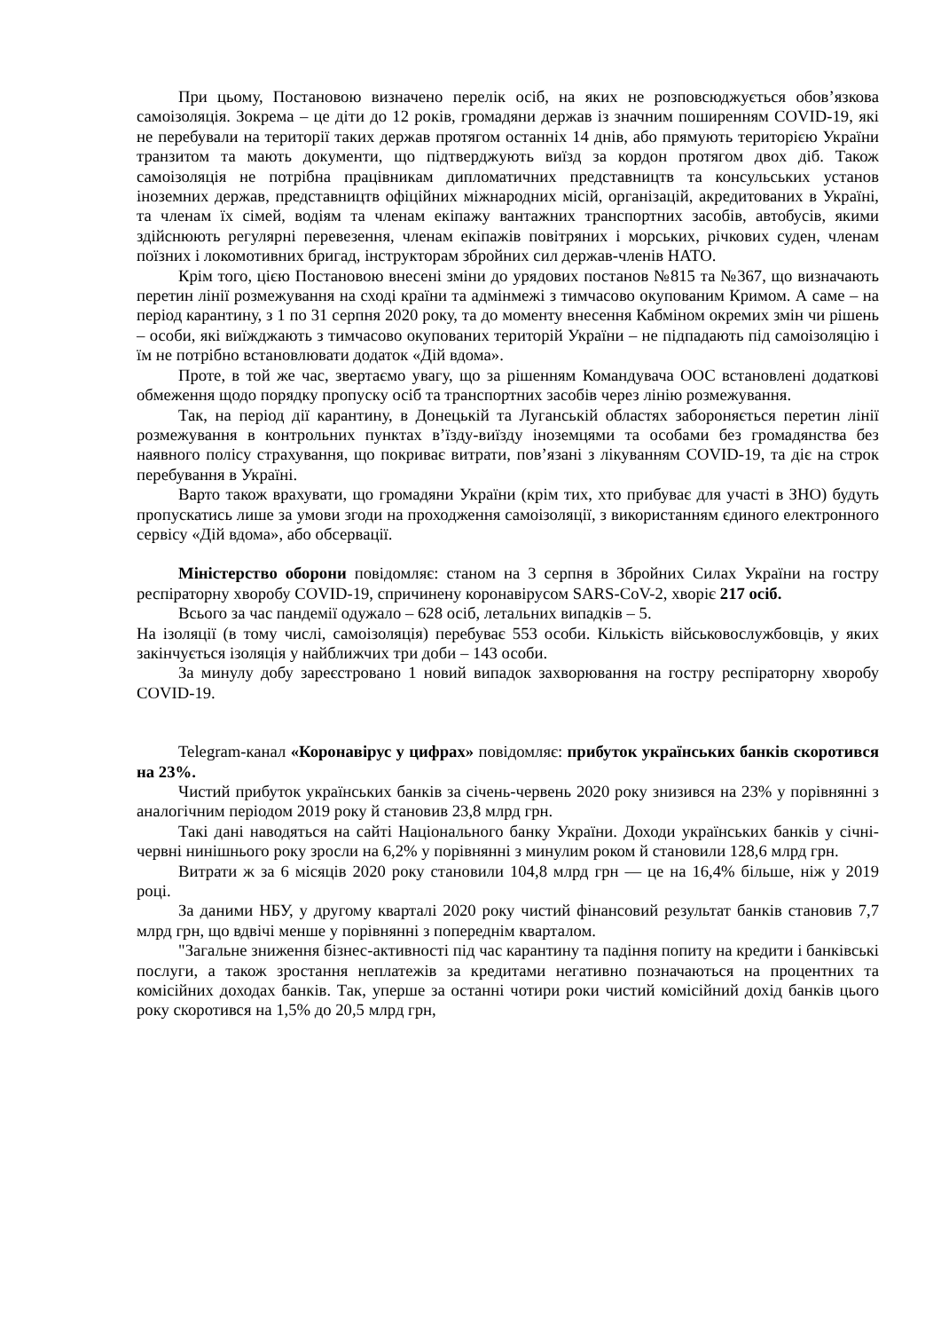При цьому, Постановою визначено перелік осіб, на яких не розповсюджується обов’язкова самоізоляція. Зокрема – це діти до 12 років, громадяни держав із значним поширенням COVID-19, які не перебували на території таких держав протягом останніх 14 днів, або прямують територією України транзитом та мають документи, що підтверджують виїзд за кордон протягом двох діб. Також самоізоляція не потрібна працівникам дипломатичних представництв та консульських установ іноземних держав, представництв офіційних міжнародних місій, організацій, акредитованих в Україні, та членам їх сімей, водіям та членам екіпажу вантажних транспортних засобів, автобусів, якими здійснюють регулярні перевезення, членам екіпажів повітряних і морських, річкових суден, членам поїзних і локомотивних бригад, інструкторам збройних сил держав-членів НАТО.
Крім того, цією Постановою внесені зміни до урядових постанов №815 та №367, що визначають перетин лінії розмежування на сході країни та адмінмежі з тимчасово окупованим Кримом. А саме – на період карантину, з 1 по 31 серпня 2020 року, та до моменту внесення Кабміном окремих змін чи рішень – особи, які виїжджають з тимчасово окупованих територій України – не підпадають під самоізоляцію і їм не потрібно встановлювати додаток «Дій вдома».
Проте, в той же час, звертаємо увагу, що за рішенням Командувача ООС встановлені додаткові обмеження щодо порядку пропуску осіб та транспортних засобів через лінію розмежування.
Так, на період дії карантину, в Донецькій та Луганській областях забороняється перетин лінії розмежування в контрольних пунктах в’їзду-виїзду іноземцями та особами без громадянства без наявного полісу страхування, що покриває витрати, пов’язані з лікуванням COVID-19, та діє на строк перебування в Україні.
Варто також врахувати, що громадяни України (крім тих, хто прибуває для участі в ЗНО) будуть пропускатись лише за умови згоди на проходження самоізоляції, з використанням єдиного електронного сервісу «Дій вдома», або обсервації.
Міністерство оборони повідомляє: станом на 3 серпня в Збройних Силах України на гостру респіраторну хворобу COVID-19, спричинену коронавірусом SARS-CoV-2, хворіє 217 осіб.
Всього за час пандемії одужало – 628 осіб, летальних випадків – 5.
На ізоляції (в тому числі, самоізоляція) перебуває 553 особи. Кількість військовослужбовців, у яких закінчується ізоляція у найближчих три доби – 143 особи.
За минулу добу зареєстровано 1 новий випадок захворювання на гостру респіраторну хворобу COVID-19.
Telegram-канал «Коронавірус у цифрах» повідомляє: прибуток українських банків скоротився на 23%.
Чистий прибуток українських банків за січень-червень 2020 року знизився на 23% у порівнянні з аналогічним періодом 2019 року й становив 23,8 млрд грн.
Такі дані наводяться на сайті Національного банку України. Доходи українських банків у січні-червні нинішнього року зросли на 6,2% у порівнянні з минулим роком й становили 128,6 млрд грн.
Витрати ж за 6 місяців 2020 року становили 104,8 млрд грн — це на 16,4% більше, ніж у 2019 році.
За даними НБУ, у другому кварталі 2020 року чистий фінансовий результат банків становив 7,7 млрд грн, що вдвічі менше у порівнянні з попереднім кварталом.
"Загальне зниження бізнес-активності під час карантину та падіння попиту на кредити і банківські послуги, а також зростання неплатежів за кредитами негативно позначаються на процентних та комісійних доходах банків. Так, уперше за останні чотири роки чистий комісійний дохід банків цього року скоротився на 1,5% до 20,5 млрд грн,